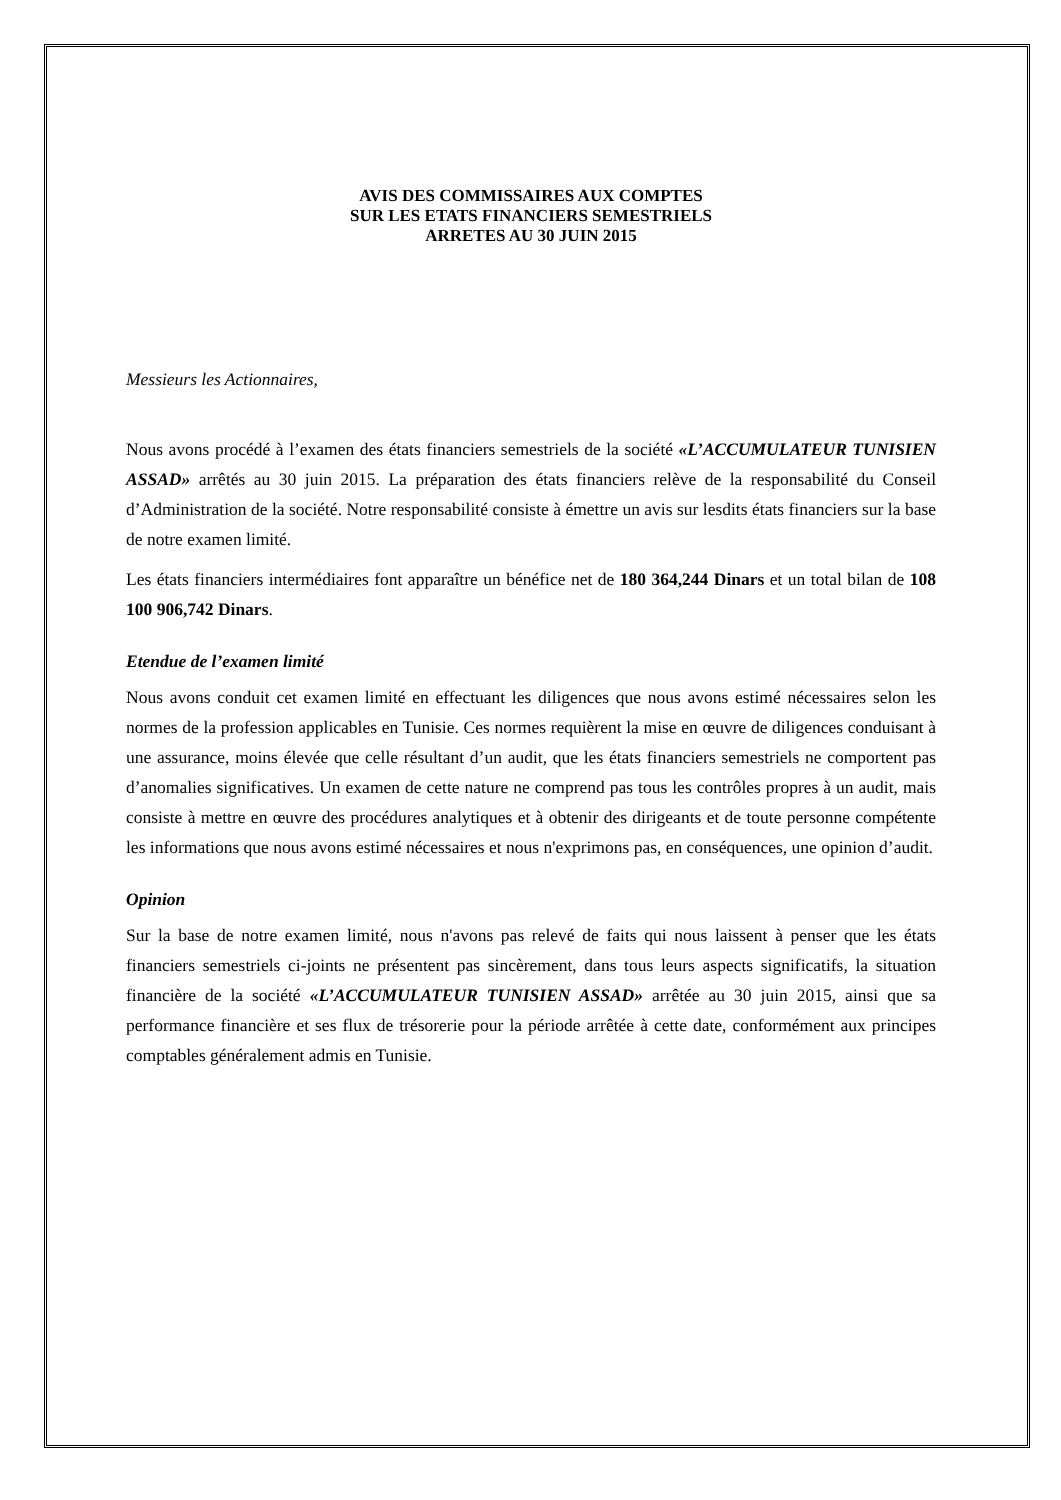AVIS DES COMMISSAIRES AUX COMPTES
SUR LES ETATS FINANCIERS SEMESTRIELS
ARRETES AU 30 JUIN 2015
Messieurs les Actionnaires,
Nous avons procédé à l’examen des états financiers semestriels de la société «L’ACCUMULATEUR TUNISIEN ASSAD» arrêtés au 30 juin 2015. La préparation des états financiers relève de la responsabilité du Conseil d’Administration de la société. Notre responsabilité consiste à émettre un avis sur lesdits états financiers sur la base de notre examen limité.
Les états financiers intermédiaires font apparaître un bénéfice net de 180 364,244 Dinars et un total bilan de 108 100 906,742 Dinars.
Etendue de l’examen limité
Nous avons conduit cet examen limité en effectuant les diligences que nous avons estimé nécessaires selon les normes de la profession applicables en Tunisie. Ces normes requièrent la mise en œuvre de diligences conduisant à une assurance, moins élevée que celle résultant d’un audit, que les états financiers semestriels ne comportent pas d’anomalies significatives. Un examen de cette nature ne comprend pas tous les contrôles propres à un audit, mais consiste à mettre en œuvre des procédures analytiques et à obtenir des dirigeants et de toute personne compétente les informations que nous avons estimé nécessaires et nous n'exprimons pas, en conséquences, une opinion d’audit.
Opinion
Sur la base de notre examen limité, nous n'avons pas relevé de faits qui nous laissent à penser que les états financiers semestriels ci-joints ne présentent pas sincèrement, dans tous leurs aspects significatifs, la situation financière de la société «L’ACCUMULATEUR TUNISIEN ASSAD» arrêtée au 30 juin 2015, ainsi que sa performance financière et ses flux de trésorerie pour la période arrêtée à cette date, conformément aux principes comptables généralement admis en Tunisie.